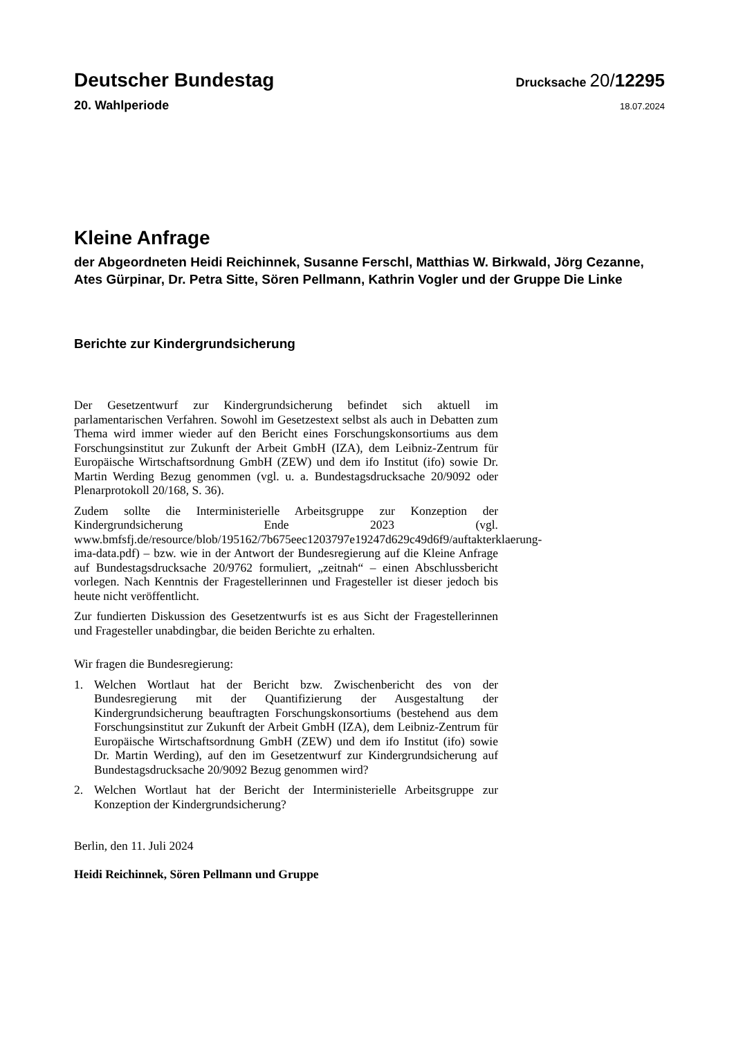Deutscher Bundestag
Drucksache 20/12295
20. Wahlperiode
18.07.2024
Kleine Anfrage
der Abgeordneten Heidi Reichinnek, Susanne Ferschl, Matthias W. Birkwald, Jörg Cezanne, Ates Gürpinar, Dr. Petra Sitte, Sören Pellmann, Kathrin Vogler und der Gruppe Die Linke
Berichte zur Kindergrundsicherung
Der Gesetzentwurf zur Kindergrundsicherung befindet sich aktuell im parlamentarischen Verfahren. Sowohl im Gesetzestext selbst als auch in Debatten zum Thema wird immer wieder auf den Bericht eines Forschungskonsortiums aus dem Forschungsinstitut zur Zukunft der Arbeit GmbH (IZA), dem Leibniz-Zentrum für Europäische Wirtschaftsordnung GmbH (ZEW) und dem ifo Institut (ifo) sowie Dr. Martin Werding Bezug genommen (vgl. u. a. Bundestagsdrucksache 20/9092 oder Plenarprotokoll 20/168, S. 36).
Zudem sollte die Interministerielle Arbeitsgruppe zur Konzeption der Kindergrundsicherung Ende 2023 (vgl. www.bmfsfj.de/resource/blob/195162/7b675eec1203797e19247d629c49d6f9/auftakterklaerung-ima-data.pdf) – bzw. wie in der Antwort der Bundesregierung auf die Kleine Anfrage auf Bundestagsdrucksache 20/9762 formuliert, „zeitnah“ – einen Abschlussbericht vorlegen. Nach Kenntnis der Fragestellerinnen und Fragesteller ist dieser jedoch bis heute nicht veröffentlicht.
Zur fundierten Diskussion des Gesetzentwurfs ist es aus Sicht der Fragestellerinnen und Fragesteller unabdingbar, die beiden Berichte zu erhalten.
Wir fragen die Bundesregierung:
1. Welchen Wortlaut hat der Bericht bzw. Zwischenbericht des von der Bundesregierung mit der Quantifizierung der Ausgestaltung der Kindergrundsicherung beauftragten Forschungskonsortiums (bestehend aus dem Forschungsinstitut zur Zukunft der Arbeit GmbH (IZA), dem Leibniz-Zentrum für Europäische Wirtschaftsordnung GmbH (ZEW) und dem ifo Institut (ifo) sowie Dr. Martin Werding), auf den im Gesetzentwurf zur Kindergrundsicherung auf Bundestagsdrucksache 20/9092 Bezug genommen wird?
2. Welchen Wortlaut hat der Bericht der Interministerielle Arbeitsgruppe zur Konzeption der Kindergrundsicherung?
Berlin, den 11. Juli 2024
Heidi Reichinnek, Sören Pellmann und Gruppe